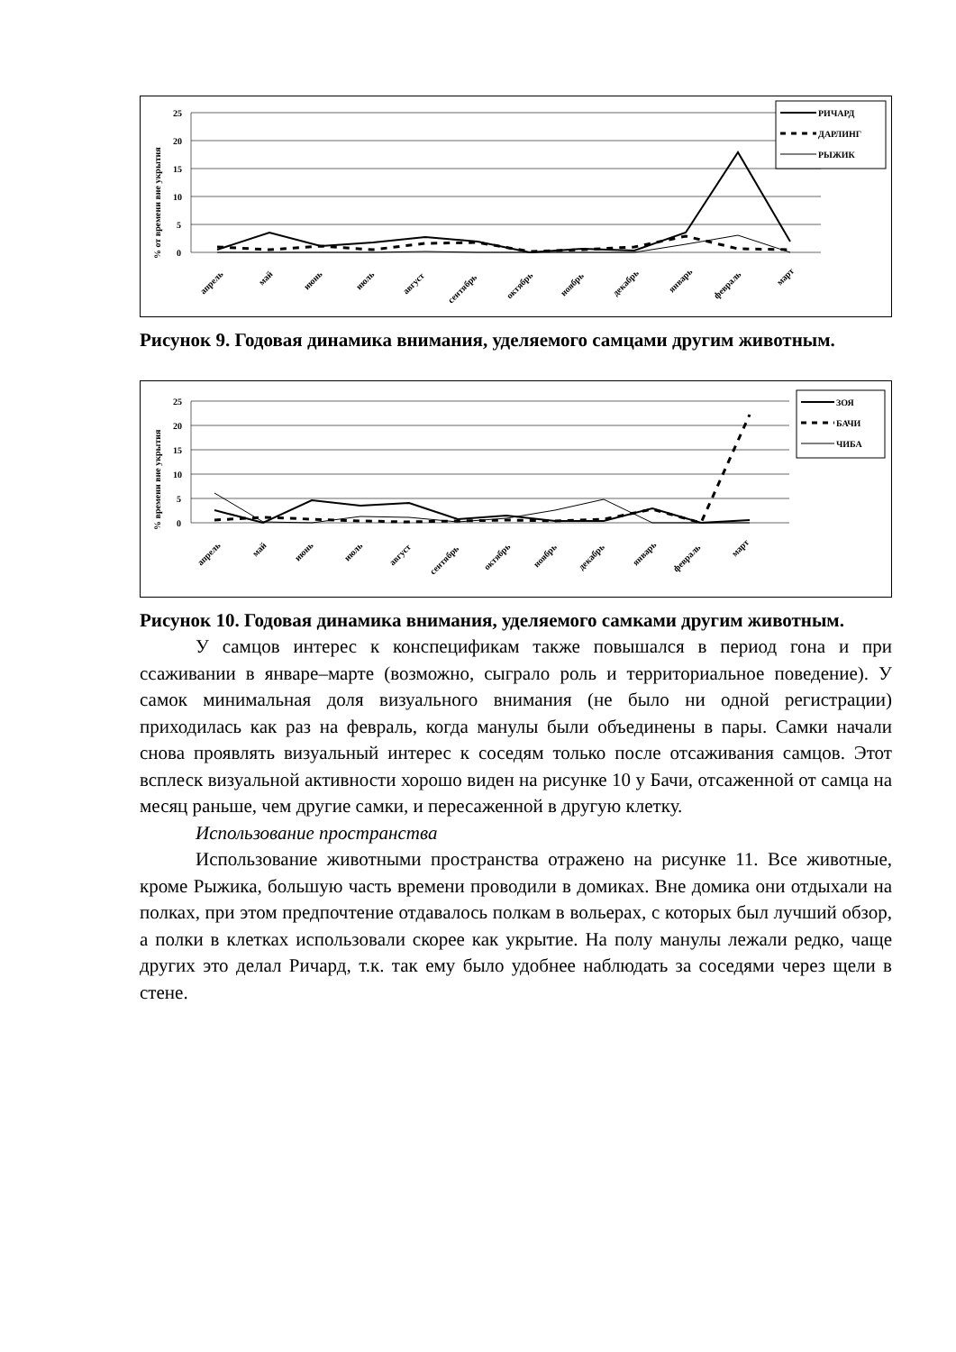% от времени вне укрытия
25
20
15
10
5
0
апрель
май
июнь
июль
август
сентябрь
октябрь
ноябрь
декабрь
январь
февраль
март
РИЧАРД
ДАРЛИНГ
РЫЖИК
Рисунок 9. Годовая динамика внимания, уделяемого самцами другим животным.
% времени вне укрытия
25
20
15
10
5
0
апрель
май
июнь
июль
август
сентябрь
октябрь
ноябрь
декабрь
январь
февраль
март
ЗОЯ
БАЧИ
ЧИБА
Рисунок 10. Годовая динамика внимания, уделяемого самками другим животным.
У самцов интерес к конспецификам также повышался в период гона и при ссаживании в январе–марте (возможно, сыграло роль и территориальное поведение). У самок минимальная доля визуального внимания (не было ни одной регистрации) приходилась как раз на февраль, когда манулы были объединены в пары. Самки начали снова проявлять визуальный интерес к соседям только после отсаживания самцов. Этот всплеск визуальной активности хорошо виден на рисунке 10 у Бачи, отсаженной от самца на месяц раньше, чем другие самки, и пересаженной в другую клетку.
Использование пространства
Использование животными пространства отражено на рисунке 11. Все животные, кроме Рыжика, большую часть времени проводили в домиках. Вне домика они отдыхали на полках, при этом предпочтение отдавалось полкам в вольерах, с которых был лучший обзор, а полки в клетках использовали скорее как укрытие. На полу манулы лежали редко, чаще других это делал Ричард, т.к. так ему было удобнее наблюдать за соседями через щели в стене.